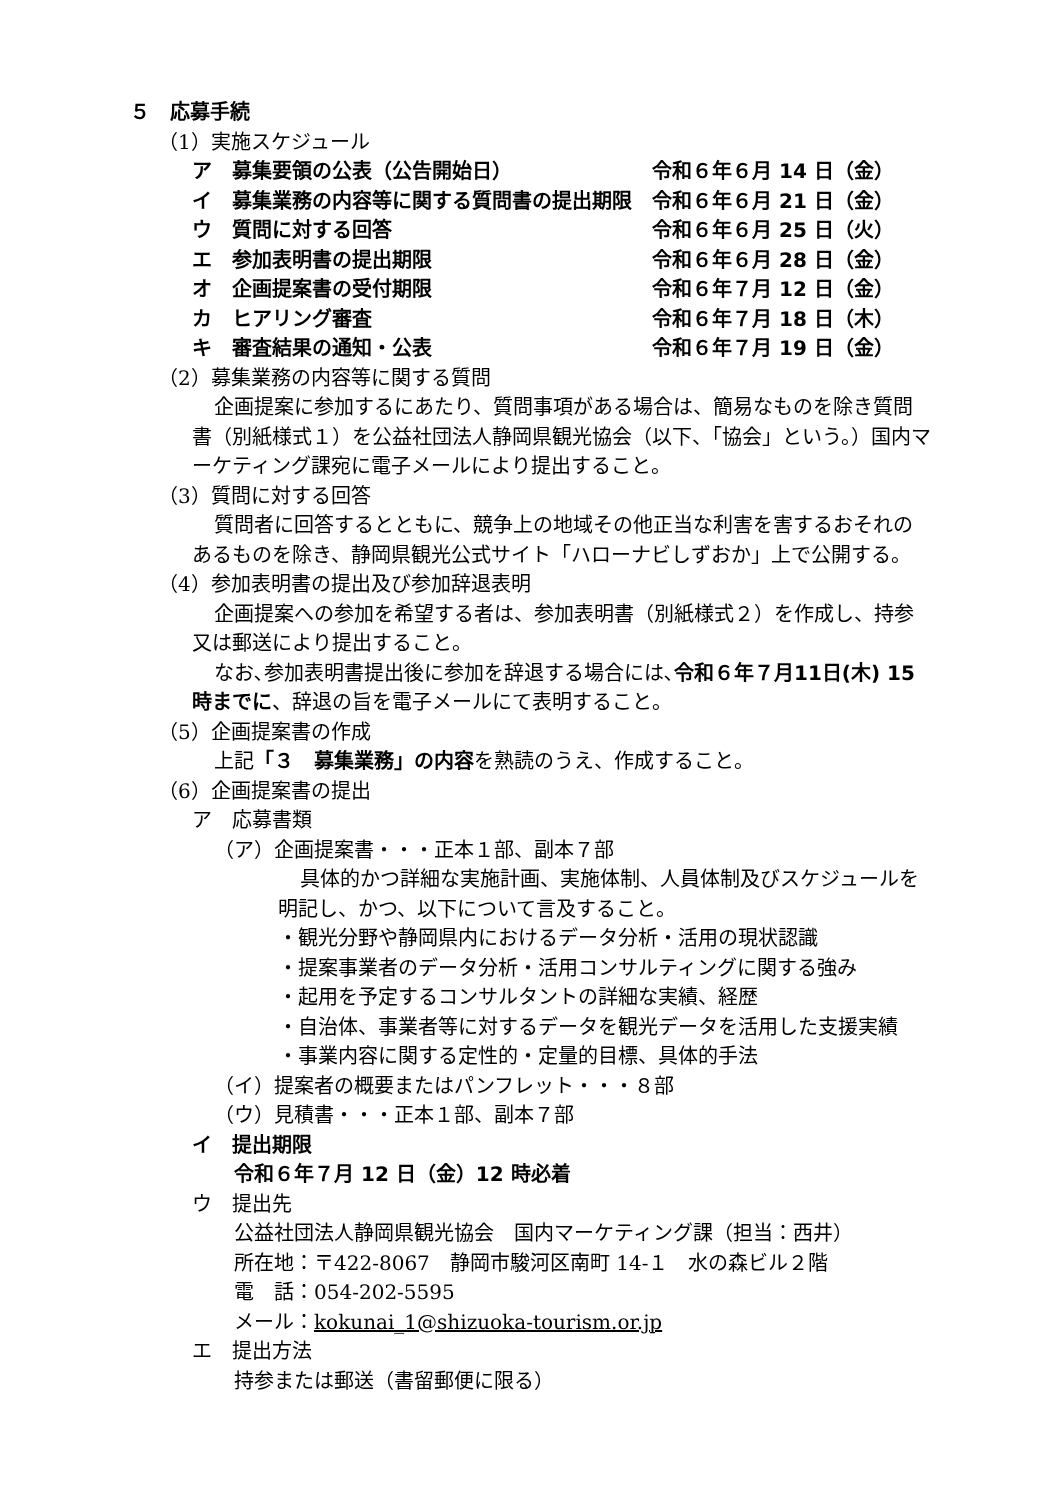５　応募手続
（1）実施スケジュール
ア　募集要領の公表（公告開始日） 令和６年６月 14 日（金）
イ　募集業務の内容等に関する質問書の提出期限 令和６年６月 21 日（金）
ウ　質問に対する回答 令和６年６月 25 日（火）
エ　参加表明書の提出期限 令和６年６月 28 日（金）
オ　企画提案書の受付期限 令和６年７月 12 日（金）
カ　ヒアリング審査 令和６年７月 18 日（木）
キ　審査結果の通知・公表 令和６年７月 19 日（金）
（2）募集業務の内容等に関する質問
企画提案に参加するにあたり、質問事項がある場合は、簡易なものを除き質問書（別紙様式１）を公益社団法人静岡県観光協会（以下、「協会」という。）国内マーケティング課宛に電子メールにより提出すること。
（3）質問に対する回答
質問者に回答するとともに、競争上の地域その他正当な利害を害するおそれのあるものを除き、静岡県観光公式サイト「ハローナビしずおか」上で公開する。
（4）参加表明書の提出及び参加辞退表明
企画提案への参加を希望する者は、参加表明書（別紙様式２）を作成し、持参又は郵送により提出すること。
なお､参加表明書提出後に参加を辞退する場合には､令和６年７月11日(木) 15 時までに、辞退の旨を電子メールにて表明すること。
（5）企画提案書の作成
上記「３　募集業務」の内容を熟読のうえ、作成すること。
（6）企画提案書の提出
ア　応募書類
（ア）企画提案書・・・正本１部、副本７部
具体的かつ詳細な実施計画、実施体制、人員体制及びスケジュールを明記し、かつ、以下について言及すること。
・観光分野や静岡県内におけるデータ分析・活用の現状認識
・提案事業者のデータ分析・活用コンサルティングに関する強み
・起用を予定するコンサルタントの詳細な実績、経歴
・自治体、事業者等に対するデータを観光データを活用した支援実績
・事業内容に関する定性的・定量的目標、具体的手法
（イ）提案者の概要またはパンフレット・・・８部
（ウ）見積書・・・正本１部、副本７部
イ　提出期限
令和６年７月 12 日（金）12 時必着
ウ　提出先
公益社団法人静岡県観光協会　国内マーケティング課（担当：西井）
所在地：〒422-8067　静岡市駿河区南町 14-１　水の森ビル２階
電　話：054-202-5595
メール：kokunai_1@shizuoka-tourism.or.jp
エ　提出方法
持参または郵送（書留郵便に限る）